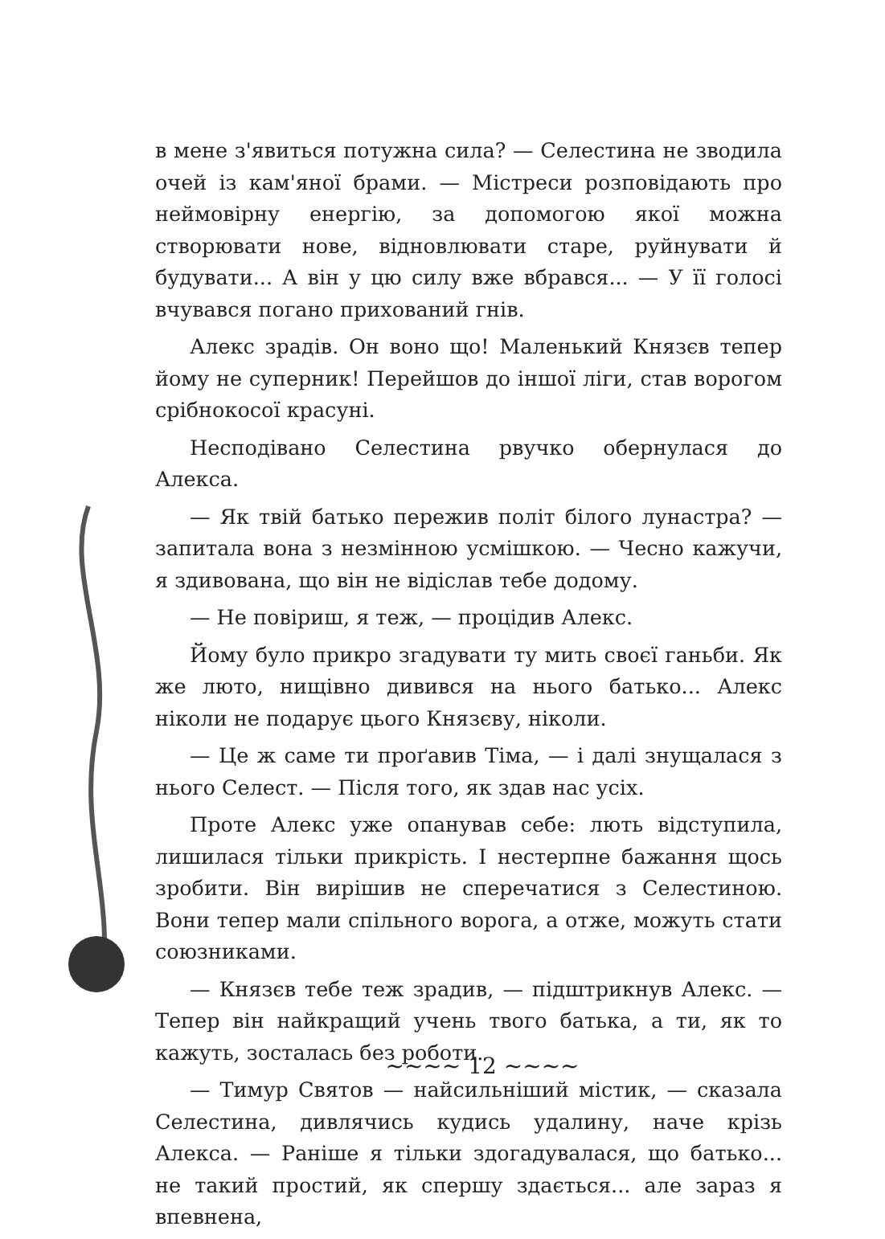в мене з'явиться потужна сила? — Селестина не зводила очей із кам'яної брами. — Містреси розповідають про неймовірну енергію, за допомогою якої можна створювати нове, відновлювати старе, руйнувати й будувати... А він у цю силу вже вбрався... — У її голосі вчувався погано прихований гнів.
Алекс зрадів. Он воно що! Маленький Князєв тепер йому не суперник! Перейшов до іншої ліги, став ворогом срібнокосої красуні.
Несподівано Селестина рвучко обернулася до Алекса.
— Як твій батько пережив політ білого лунастра? — запитала вона з незмінною усмішкою. — Чесно кажучи, я здивована, що він не відіслав тебе додому.
— Не повіриш, я теж, — процідив Алекс.
Йому було прикро згадувати ту мить своєї ганьби. Як же люто, нищівно дивився на нього батько... Алекс ніколи не подарує цього Князєву, ніколи.
— Це ж саме ти проґавив Тіма, — і далі знущалася з нього Селест. — Після того, як здав нас усіх.
Проте Алекс уже опанував себе: лють відступила, лишилася тільки прикрість. І нестерпне бажання щось зробити. Він вирішив не сперечатися з Селестиною. Вони тепер мали спільного ворога, а отже, можуть стати союзниками.
— Князєв тебе теж зрадив, — підштрикнув Алекс. — Тепер він найкращий учень твого батька, а ти, як то кажуть, зосталась без роботи.
— Тимур Святов — найсильніший містик, — сказала Селестина, дивлячись кудись удалину, наче крізь Алекса. — Раніше я тільки здогадувалася, що батько... не такий простий, як спершу здається... але зараз я впевнена,
~~~~ 12 ~~~~